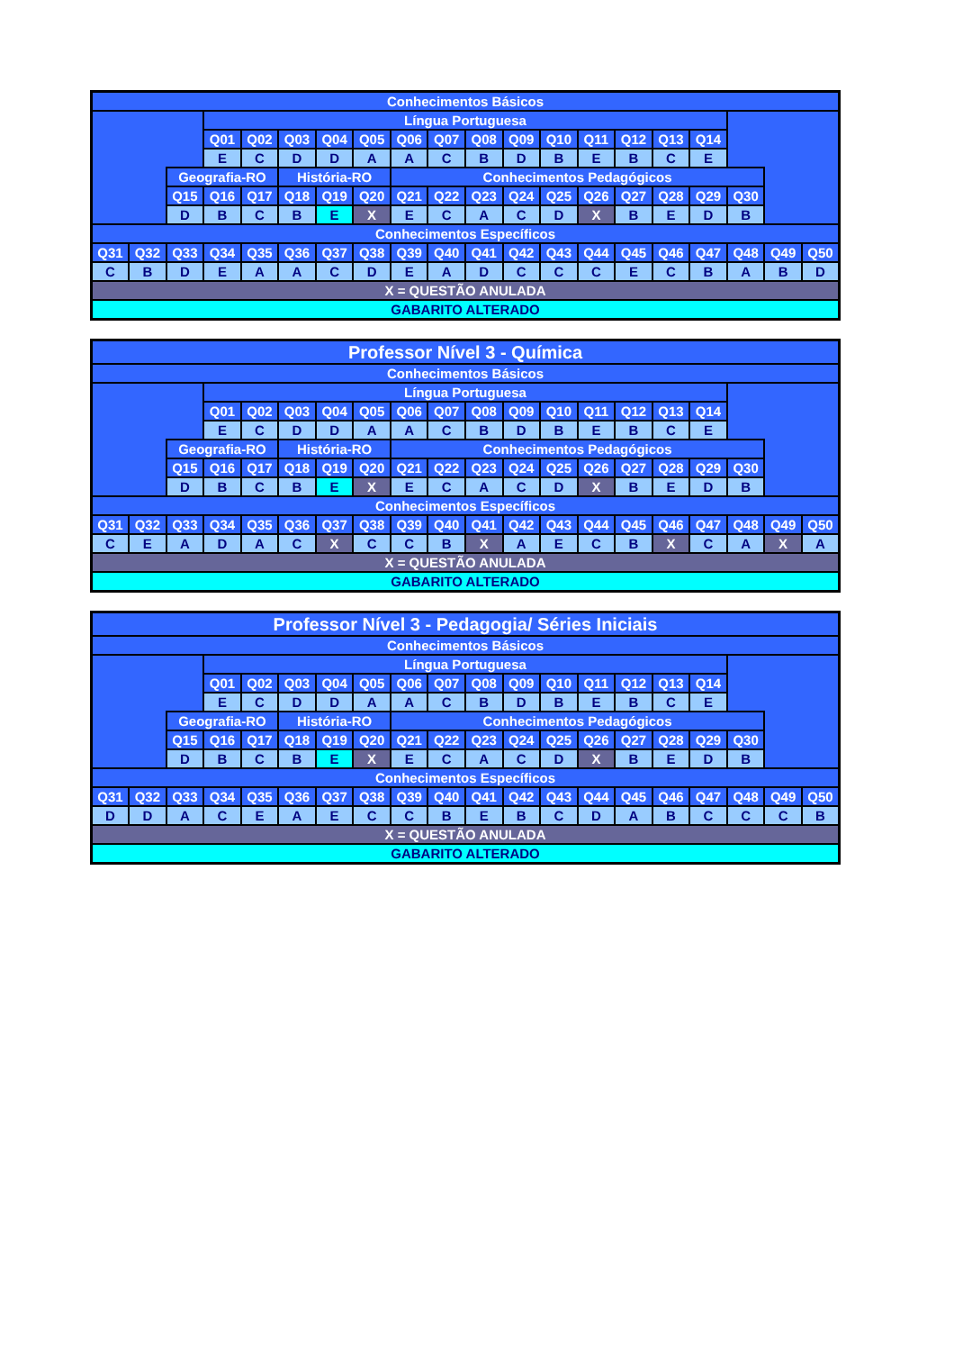| Conhecimentos Básicos | | | | | | | | | | | | | | | | | | | |
| | | | Língua Portuguesa | | | | | | | | | | | | | | | | |
| | | | Q01 | Q02 | Q03 | Q04 | Q05 | Q06 | Q07 | Q08 | Q09 | Q10 | Q11 | Q12 | Q13 | Q14 | | | |
| | | | E | C | D | D | A | A | C | B | D | B | E | B | C | E | | | |
| | | Geografia-RO | | | História-RO | | | Conhecimentos Pedagógicos | | | | | | | | | | | |
| | | Q15 | Q16 | Q17 | Q18 | Q19 | Q20 | Q21 | Q22 | Q23 | Q24 | Q25 | Q26 | Q27 | Q28 | Q29 | Q30 | | |
| | | D | B | C | B | E | X | E | C | A | C | D | X | B | E | D | B | | |
| Conhecimentos Específicos | | | | | | | | | | | | | | | | | | | |
| Q31 | Q32 | Q33 | Q34 | Q35 | Q36 | Q37 | Q38 | Q39 | Q40 | Q41 | Q42 | Q43 | Q44 | Q45 | Q46 | Q47 | Q48 | Q49 | Q50 |
| C | B | D | E | A | A | C | D | E | A | D | C | C | C | E | C | B | A | B | D |
| X = QUESTÃO ANULADA | | | | | | | | | | | | | | | | | | | |
| GABARITO ALTERADO | | | | | | | | | | | | | | | | | | | |
| Professor Nível 3 - Química | | | | | | | | | | | | | | | | | | | |
| Conhecimentos Básicos | | | | | | | | | | | | | | | | | | | |
| | | | Língua Portuguesa | | | | | | | | | | | | | | | | |
| | | | Q01 | Q02 | Q03 | Q04 | Q05 | Q06 | Q07 | Q08 | Q09 | Q10 | Q11 | Q12 | Q13 | Q14 | | | |
| | | | E | C | D | D | A | A | C | B | D | B | E | B | C | E | | | |
| | | Geografia-RO | | | História-RO | | | Conhecimentos Pedagógicos | | | | | | | | | | | |
| | | Q15 | Q16 | Q17 | Q18 | Q19 | Q20 | Q21 | Q22 | Q23 | Q24 | Q25 | Q26 | Q27 | Q28 | Q29 | Q30 | | |
| | | D | B | C | B | E | X | E | C | A | C | D | X | B | E | D | B | | |
| Conhecimentos Específicos | | | | | | | | | | | | | | | | | | | |
| Q31 | Q32 | Q33 | Q34 | Q35 | Q36 | Q37 | Q38 | Q39 | Q40 | Q41 | Q42 | Q43 | Q44 | Q45 | Q46 | Q47 | Q48 | Q49 | Q50 |
| C | E | A | D | A | C | X | C | C | B | X | A | E | C | B | X | C | A | X | A |
| X = QUESTÃO ANULADA | | | | | | | | | | | | | | | | | | | |
| GABARITO ALTERADO | | | | | | | | | | | | | | | | | | | |
| Professor Nível 3 - Pedagogia/ Séries Iniciais | | | | | | | | | | | | | | | | | | | |
| Conhecimentos Básicos | | | | | | | | | | | | | | | | | | | |
| | | | Língua Portuguesa | | | | | | | | | | | | | | | | |
| | | | Q01 | Q02 | Q03 | Q04 | Q05 | Q06 | Q07 | Q08 | Q09 | Q10 | Q11 | Q12 | Q13 | Q14 | | | |
| | | | E | C | D | D | A | A | C | B | D | B | E | B | C | E | | | |
| | | Geografia-RO | | | História-RO | | | Conhecimentos Pedagógicos | | | | | | | | | | | |
| | | Q15 | Q16 | Q17 | Q18 | Q19 | Q20 | Q21 | Q22 | Q23 | Q24 | Q25 | Q26 | Q27 | Q28 | Q29 | Q30 | | |
| | | D | B | C | B | E | X | E | C | A | C | D | X | B | E | D | B | | |
| Conhecimentos Específicos | | | | | | | | | | | | | | | | | | | |
| Q31 | Q32 | Q33 | Q34 | Q35 | Q36 | Q37 | Q38 | Q39 | Q40 | Q41 | Q42 | Q43 | Q44 | Q45 | Q46 | Q47 | Q48 | Q49 | Q50 |
| D | D | A | C | E | A | E | C | C | B | E | B | C | D | A | B | C | C | C | B |
| X = QUESTÃO ANULADA | | | | | | | | | | | | | | | | | | | |
| GABARITO ALTERADO | | | | | | | | | | | | | | | | | | | |